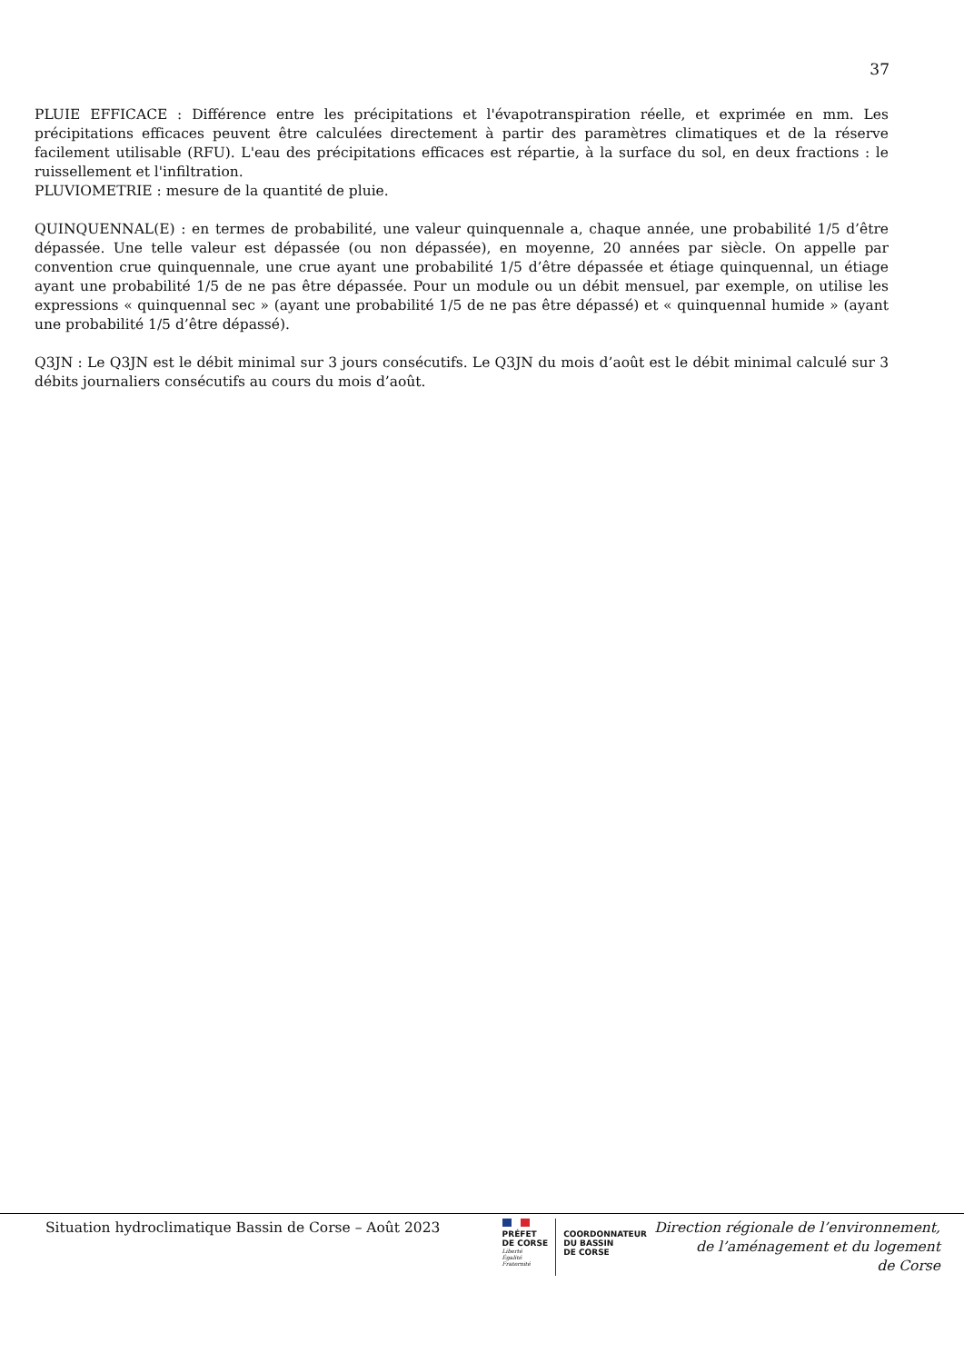37
PLUIE EFFICACE : Différence entre les précipitations et l'évapotranspiration réelle, et exprimée en mm. Les précipitations efficaces peuvent être calculées directement à partir des paramètres climatiques et de la réserve facilement utilisable (RFU). L'eau des précipitations efficaces est répartie, à la surface du sol, en deux fractions : le ruissellement et l'infiltration.
PLUVIOMETRIE : mesure de la quantité de pluie.
QUINQUENNAL(E) : en termes de probabilité, une valeur quinquennale a, chaque année, une probabilité 1/5 d’être dépassée. Une telle valeur est dépassée (ou non dépassée), en moyenne, 20 années par siècle. On appelle par convention crue quinquennale, une crue ayant une probabilité 1/5 d’être dépassée et étiage quinquennal, un étiage ayant une probabilité 1/5 de ne pas être dépassée. Pour un module ou un débit mensuel, par exemple, on utilise les expressions « quinquennal sec » (ayant une probabilité 1/5 de ne pas être dépassé) et « quinquennal humide » (ayant une probabilité 1/5 d’être dépassé).
Q3JN : Le Q3JN est le débit minimal sur 3 jours consécutifs. Le Q3JN du mois d’août est le débit minimal calculé sur 3 débits journaliers consécutifs au cours du mois d’août.
Situation hydroclimatique Bassin de Corse – Août 2023
PRÉFET
DE CORSE
Liberté
Égalité
Fraternité
COORDONNATEUR
DU BASSIN
DE CORSE
Direction régionale de l’environnement,
de l’aménagement et du logement
de Corse